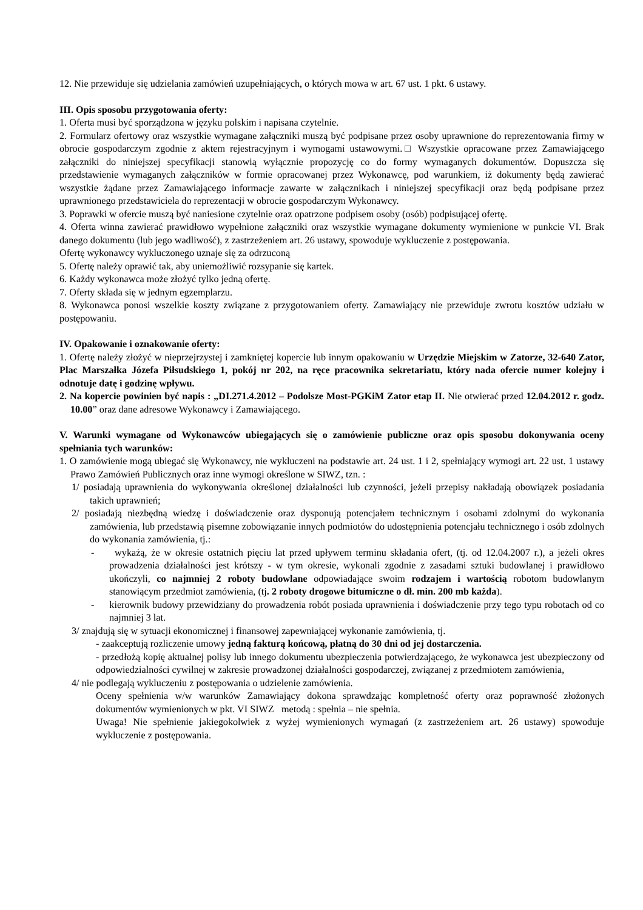12. Nie przewiduje się udzielania zamówień uzupełniających, o których mowa w art. 67 ust. 1 pkt. 6 ustawy.
III. Opis sposobu przygotowania oferty:
1. Oferta musi być sporządzona w języku polskim i napisana czytelnie.
2. Formularz ofertowy oraz wszystkie wymagane załączniki muszą być podpisane przez osoby uprawnione do reprezentowania firmy w obrocie gospodarczym zgodnie z aktem rejestracyjnym i wymogami ustawowymi.□ Wszystkie opracowane przez Zamawiającego załączniki do niniejszej specyfikacji stanowią wyłącznie propozycję co do formy wymaganych dokumentów. Dopuszcza się przedstawienie wymaganych załączników w formie opracowanej przez Wykonawcę, pod warunkiem, iż dokumenty będą zawierać wszystkie żądane przez Zamawiającego informacje zawarte w załącznikach i niniejszej specyfikacji oraz będą podpisane przez uprawnionego przedstawiciela do reprezentacji w obrocie gospodarczym Wykonawcy.
3. Poprawki w ofercie muszą być naniesione czytelnie oraz opatrzone podpisem osoby (osób) podpisującej ofertę.
4. Oferta winna zawierać prawidłowo wypełnione załączniki oraz wszystkie wymagane dokumenty wymienione w punkcie VI. Brak danego dokumentu (lub jego wadliwość), z zastrzeżeniem art. 26 ustawy, spowoduje wykluczenie z postępowania.
Ofertę wykonawcy wykluczonego uznaje się za odrzuconą
5. Ofertę należy oprawić tak, aby uniemożliwić rozsypanie się kartek.
6. Każdy wykonawca może złożyć tylko jedną ofertę.
7. Oferty składa się w jednym egzemplarzu.
8. Wykonawca ponosi wszelkie koszty związane z przygotowaniem oferty. Zamawiający nie przewiduje zwrotu kosztów udziału w postępowaniu.
IV. Opakowanie i oznakowanie oferty:
1. Ofertę należy złożyć w nieprzejrzystej i zamkniętej kopercie lub innym opakowaniu w Urzędzie Miejskim w Zatorze, 32-640 Zator, Plac Marszałka Józefa Piłsudskiego 1, pokój nr 202, na ręce pracownika sekretariatu, który nada ofercie numer kolejny i odnotuje datę i godzinę wpływu.
2. Na kopercie powinien być napis : „DI.271.4.2012 – Podolsze Most-PGKiM Zator etap II. Nie otwierać przed 12.04.2012 r. godz. 10.00” oraz dane adresowe Wykonawcy i Zamawiającego.
V. Warunki wymagane od Wykonawców ubiegających się o zamówienie publiczne oraz opis sposobu dokonywania oceny spełniania tych warunków:
1. O zamówienie mogą ubiegać się Wykonawcy, nie wykluczeni na podstawie art. 24 ust. 1 i 2, spełniający wymogi art. 22 ust. 1 ustawy Prawo Zamówień Publicznych oraz inne wymogi określone w SIWZ, tzn. :
1/ posiadają uprawnienia do wykonywania określonej działalności lub czynności, jeżeli przepisy nakładają obowiązek posiadania takich uprawnień;
2/ posiadają niezbędną wiedzę i doświadczenie oraz dysponują potencjałem technicznym i osobami zdolnymi do wykonania zamówienia, lub przedstawią pisemne zobowiązanie innych podmiotów do udostępnienia potencjału technicznego i osób zdolnych do wykonania zamówienia, tj.:
- wykażą, że w okresie ostatnich pięciu lat przed upływem terminu składania ofert, (tj. od 12.04.2007 r.), a jeżeli okres prowadzenia działalności jest krótszy - w tym okresie, wykonali zgodnie z zasadami sztuki budowlanej i prawidłowo ukończyli, co najmniej 2 roboty budowlane odpowiadające swoim rodzajem i wartością robotom budowlanym stanowiącym przedmiot zamówienia, (tj. 2 roboty drogowe bitumiczne o dł. min. 200 mb każda).
- kierownik budowy przewidziany do prowadzenia robót posiada uprawnienia i doświadczenie przy tego typu robotach od co najmniej 3 lat.
3/ znajdują się w sytuacji ekonomicznej i finansowej zapewniającej wykonanie zamówienia, tj.
- zaakceptują rozliczenie umowy jedną fakturą końcową, płatną do 30 dni od jej dostarczenia.
- przedłożą kopię aktualnej polisy lub innego dokumentu ubezpieczenia potwierdzającego, że wykonawca jest ubezpieczony od odpowiedzialności cywilnej w zakresie prowadzonej działalności gospodarczej, związanej z przedmiotem zamówienia,
4/ nie podlegają wykluczeniu z postępowania o udzielenie zamówienia.
Oceny spełnienia w/w warunków Zamawiający dokona sprawdzając kompletność oferty oraz poprawność złożonych dokumentów wymienionych w pkt. VI SIWZ metodą : spełnia – nie spełnia.
Uwaga! Nie spełnienie jakiegokolwiek z wyżej wymienionych wymagań (z zastrzeżeniem art. 26 ustawy) spowoduje wykluczenie z postępowania.